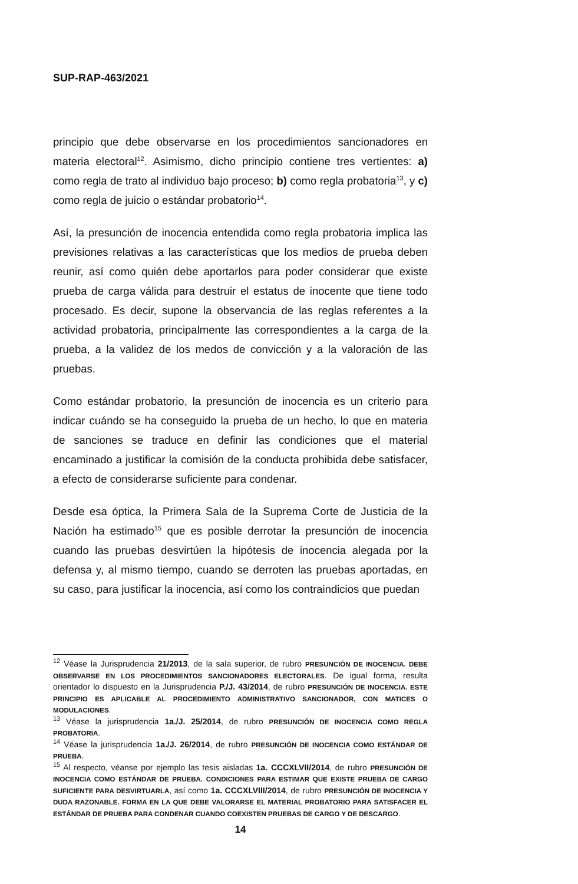SUP-RAP-463/2021
principio que debe observarse en los procedimientos sancionadores en materia electoral<sup>12</sup>. Asimismo, dicho principio contiene tres vertientes: a) como regla de trato al individuo bajo proceso; b) como regla probatoria<sup>13</sup>, y c) como regla de juicio o estándar probatorio<sup>14</sup>.
Así, la presunción de inocencia entendida como regla probatoria implica las previsiones relativas a las características que los medios de prueba deben reunir, así como quién debe aportarlos para poder considerar que existe prueba de carga válida para destruir el estatus de inocente que tiene todo procesado. Es decir, supone la observancia de las reglas referentes a la actividad probatoria, principalmente las correspondientes a la carga de la prueba, a la validez de los medos de convicción y a la valoración de las pruebas.
Como estándar probatorio, la presunción de inocencia es un criterio para indicar cuándo se ha conseguido la prueba de un hecho, lo que en materia de sanciones se traduce en definir las condiciones que el material encaminado a justificar la comisión de la conducta prohibida debe satisfacer, a efecto de considerarse suficiente para condenar.
Desde esa óptica, la Primera Sala de la Suprema Corte de Justicia de la Nación ha estimado<sup>15</sup> que es posible derrotar la presunción de inocencia cuando las pruebas desvirtúen la hipótesis de inocencia alegada por la defensa y, al mismo tiempo, cuando se derroten las pruebas aportadas, en su caso, para justificar la inocencia, así como los contraindicios que puedan
<sup>12</sup> Véase la Jurisprudencia 21/2013, de la sala superior, de rubro PRESUNCIÓN DE INOCENCIA. DEBE OBSERVARSE EN LOS PROCEDIMIENTOS SANCIONADORES ELECTORALES. De igual forma, resulta orientador lo dispuesto en la Jurisprudencia P./J. 43/2014, de rubro PRESUNCIÓN DE INOCENCIA. ESTE PRINCIPIO ES APLICABLE AL PROCEDIMIENTO ADMINISTRATIVO SANCIONADOR, CON MATICES O MODULACIONES.
<sup>13</sup> Véase la jurisprudencia 1a./J. 25/2014, de rubro PRESUNCIÓN DE INOCENCIA COMO REGLA PROBATORIA.
<sup>14</sup> Véase la jurisprudencia 1a./J. 26/2014, de rubro PRESUNCIÓN DE INOCENCIA COMO ESTÁNDAR DE PRUEBA.
<sup>15</sup> Al respecto, véanse por ejemplo las tesis aisladas 1a. CCCXLVII/2014, de rubro PRESUNCIÓN DE INOCENCIA COMO ESTÁNDAR DE PRUEBA. CONDICIONES PARA ESTIMAR QUE EXISTE PRUEBA DE CARGO SUFICIENTE PARA DESVIRTUARLA, así como 1a. CCCXLVIII/2014, de rubro PRESUNCIÓN DE INOCENCIA Y DUDA RAZONABLE. FORMA EN LA QUE DEBE VALORARSE EL MATERIAL PROBATORIO PARA SATISFACER EL ESTÁNDAR DE PRUEBA PARA CONDENAR CUANDO COEXISTEN PRUEBAS DE CARGO Y DE DESCARGO.
14